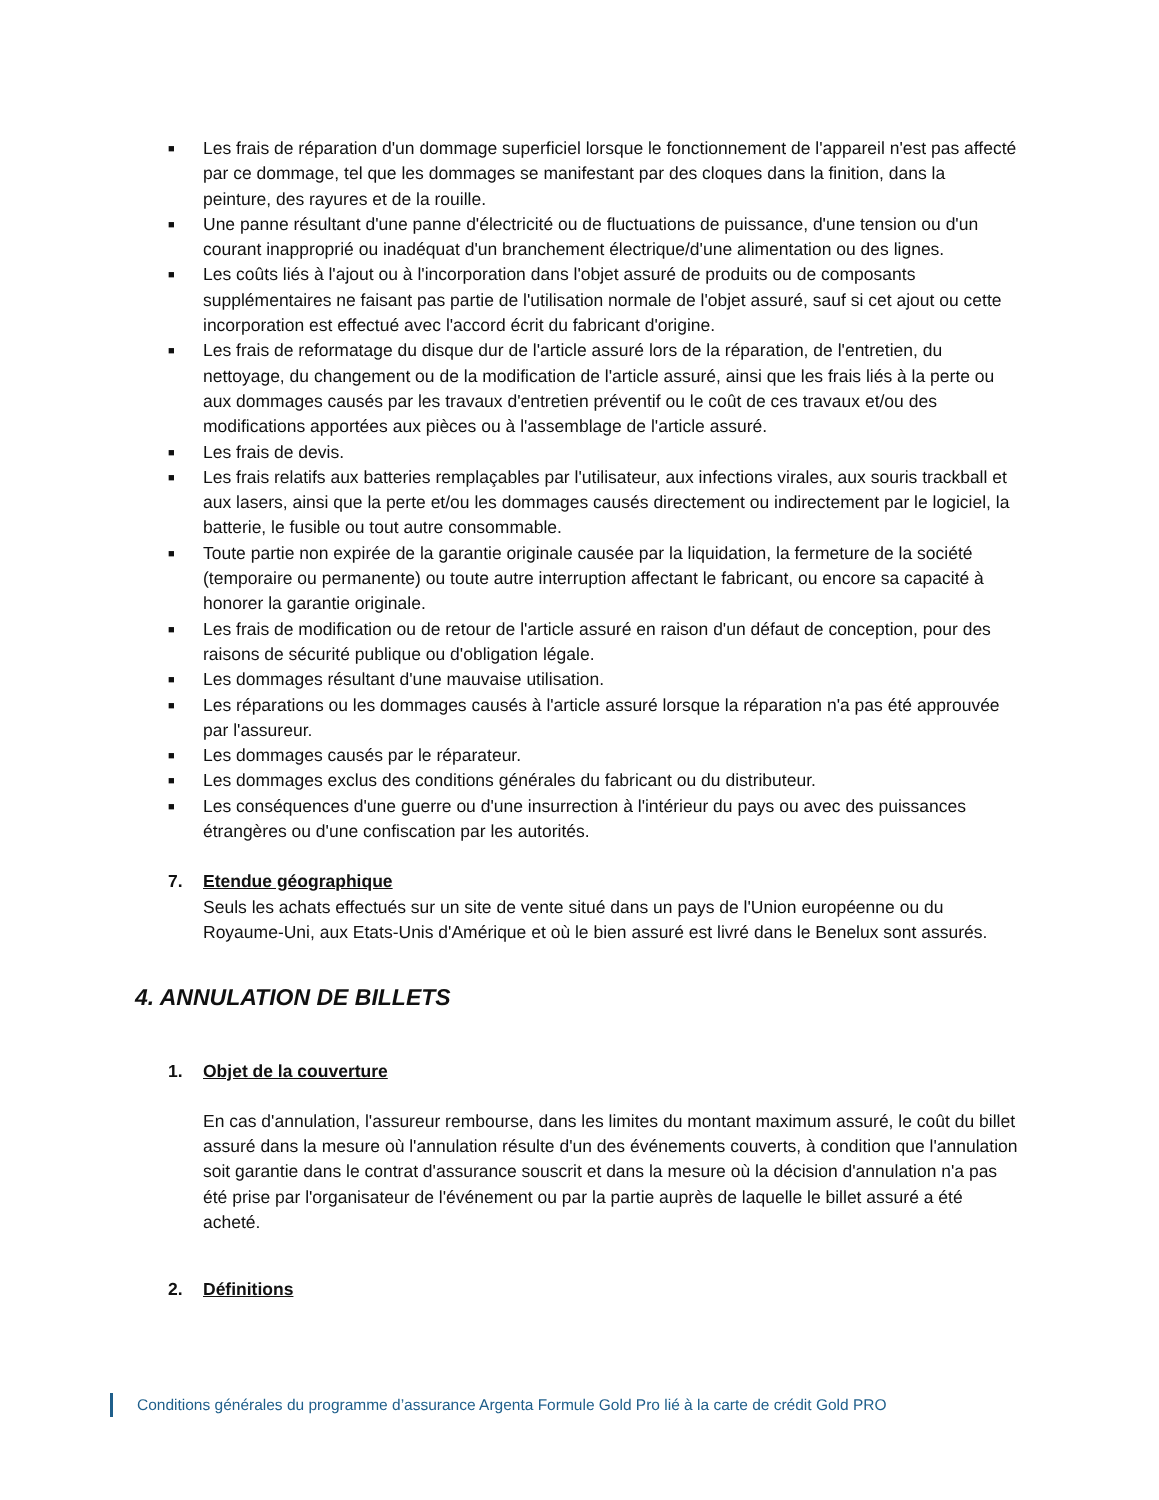■ Les frais de réparation d'un dommage superficiel lorsque le fonctionnement de l'appareil n'est pas affecté par ce dommage, tel que les dommages se manifestant par des cloques dans la finition, dans la peinture, des rayures et de la rouille.
■ Une panne résultant d'une panne d'électricité ou de fluctuations de puissance, d'une tension ou d'un courant inapproprié ou inadéquat d'un branchement électrique/d'une alimentation ou des lignes.
■ Les coûts liés à l'ajout ou à l'incorporation dans l'objet assuré de produits ou de composants supplémentaires ne faisant pas partie de l'utilisation normale de l'objet assuré, sauf si cet ajout ou cette incorporation est effectué avec l'accord écrit du fabricant d'origine.
■ Les frais de reformatage du disque dur de l'article assuré lors de la réparation, de l'entretien, du nettoyage, du changement ou de la modification de l'article assuré, ainsi que les frais liés à la perte ou aux dommages causés par les travaux d'entretien préventif ou le coût de ces travaux et/ou des modifications apportées aux pièces ou à l'assemblage de l'article assuré.
■ Les frais de devis.
■ Les frais relatifs aux batteries remplaçables par l'utilisateur, aux infections virales, aux souris trackball et aux lasers, ainsi que la perte et/ou les dommages causés directement ou indirectement par le logiciel, la batterie, le fusible ou tout autre consommable.
■ Toute partie non expirée de la garantie originale causée par la liquidation, la fermeture de la société (temporaire ou permanente) ou toute autre interruption affectant le fabricant, ou encore sa capacité à honorer la garantie originale.
■ Les frais de modification ou de retour de l'article assuré en raison d'un défaut de conception, pour des raisons de sécurité publique ou d'obligation légale.
■ Les dommages résultant d'une mauvaise utilisation.
■ Les réparations ou les dommages causés à l'article assuré lorsque la réparation n'a pas été approuvée par l'assureur.
■ Les dommages causés par le réparateur.
■ Les dommages exclus des conditions générales du fabricant ou du distributeur.
■ Les conséquences d'une guerre ou d'une insurrection à l'intérieur du pays ou avec des puissances étrangères ou d'une confiscation par les autorités.
7. Etendue géographique
Seuls les achats effectués sur un site de vente situé dans un pays de l'Union européenne ou du Royaume-Uni, aux Etats-Unis d'Amérique et où le bien assuré est livré dans le Benelux sont assurés.
4. ANNULATION DE BILLETS
1. Objet de la couverture
En cas d'annulation, l'assureur rembourse, dans les limites du montant maximum assuré, le coût du billet assuré dans la mesure où l'annulation résulte d'un des événements couverts, à condition que l'annulation soit garantie dans le contrat d'assurance souscrit et dans la mesure où la décision d'annulation n'a pas été prise par l'organisateur de l'événement ou par la partie auprès de laquelle le billet assuré a été acheté.
2. Définitions
Conditions générales du programme d’assurance Argenta Formule Gold Pro lié à la carte de crédit Gold PRO